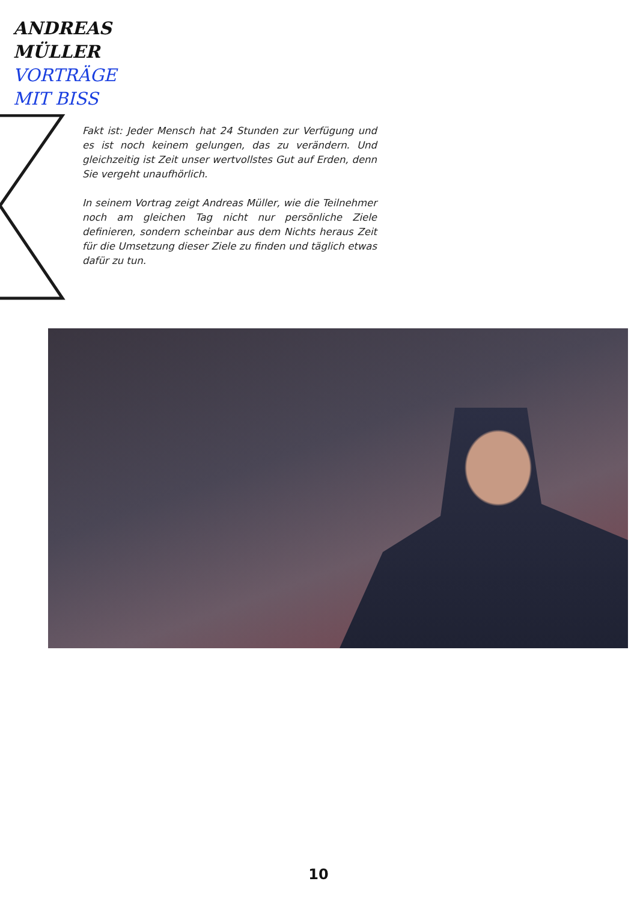ANDREAS
MÜLLER
VORTRÄGE
MIT BISS
Fakt ist: Jeder Mensch hat 24 Stunden zur Verfügung und es ist noch keinem gelungen, das zu verändern. Und gleichzeitig ist Zeit unser wertvollstes Gut auf Erden, denn Sie vergeht unaufhörlich.
In seinem Vortrag zeigt Andreas Müller, wie die Teilnehmer noch am gleichen Tag nicht nur persönliche Ziele definieren, sondern scheinbar aus dem Nichts heraus Zeit für die Umsetzung dieser Ziele zu finden und täglich etwas dafür zu tun.
10